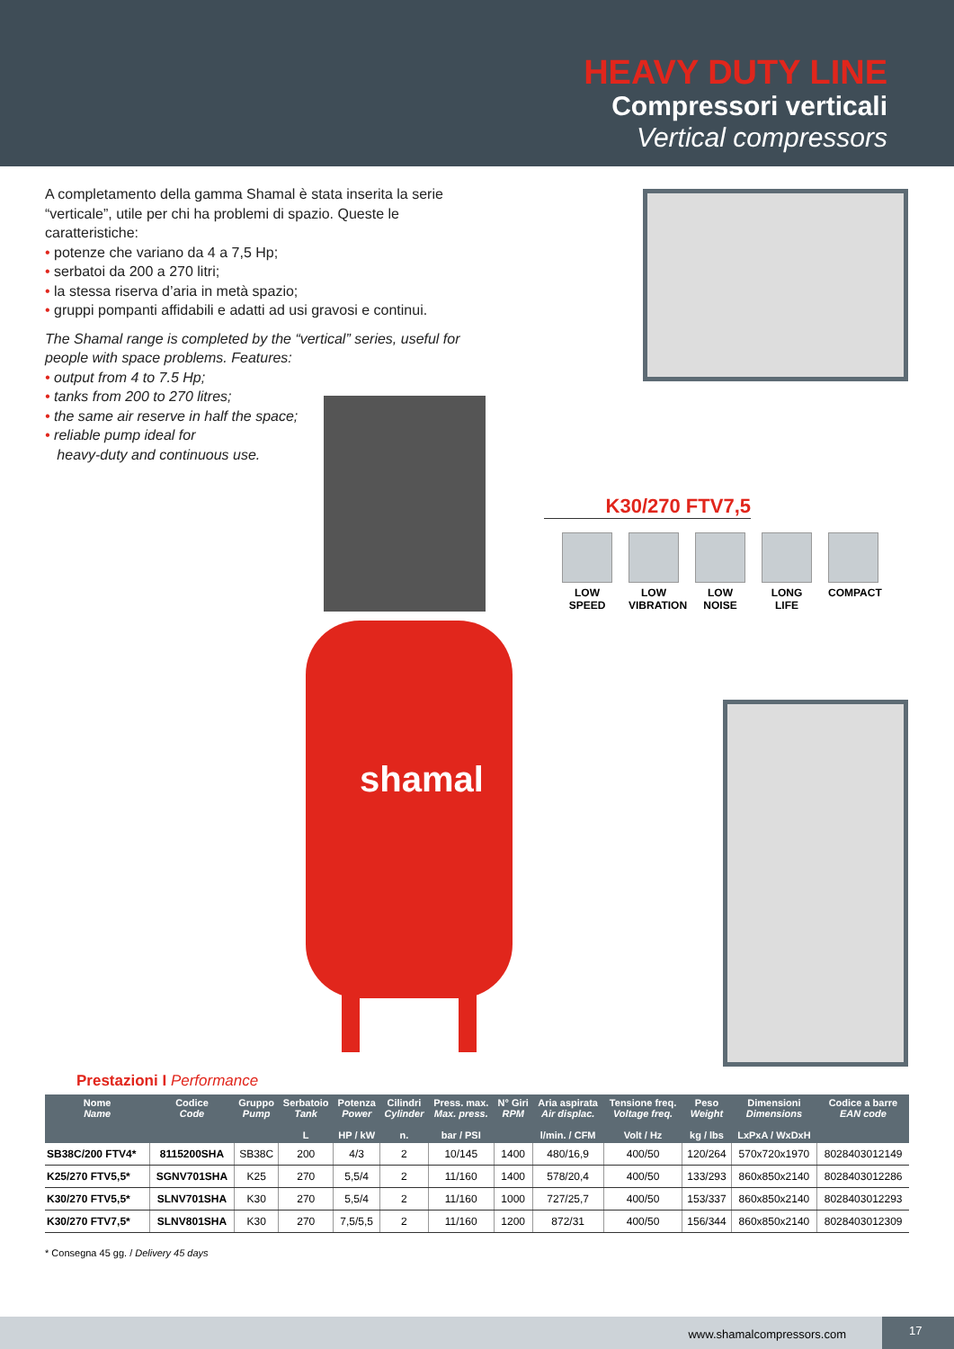HEAVY DUTY LINE
Compressori verticali
Vertical compressors
A completamento della gamma Shamal è stata inserita la serie “verticale”, utile per chi ha problemi di spazio. Queste le caratteristiche:
• potenze che variano da 4 a 7,5 Hp;
• serbatoi da 200 a 270 litri;
• la stessa riserva d’aria in metà spazio;
• gruppi pompanti affidabili e adatti ad usi gravosi e continui.
The Shamal range is completed by the “vertical” series, useful for people with space problems. Features:
• output from 4 to 7.5 Hp;
• tanks from 200 to 270 litres;
• the same air reserve in half the space;
• reliable pump ideal for
heavy-duty and continuous use.
shamal
K30/270 FTV7,5
LOW SPEED
LOW VIBRATION
LOW NOISE
LONG LIFE
COMPACT
Prestazioni I Performance
| Nome Name | Codice Code | Gruppo Pump | Serbatoio Tank L | Potenza Power HP / kW | Cilindri Cylinder n. | Press. max. Max. press. bar / PSI | N° Giri RPM | Aria aspirata Air displac. l/min. / CFM | Tensione freq. Voltage freq. Volt / Hz | Peso Weight kg / lbs | Dimensioni Dimensions LxPxA / WxDxH | Codice a barre EAN code |
| --- | --- | --- | --- | --- | --- | --- | --- | --- | --- | --- | --- | --- |
| SB38C/200 FTV4* | 8115200SHA | SB38C | 200 | 4/3 | 2 | 10/145 | 1400 | 480/16,9 | 400/50 | 120/264 | 570x720x1970 | 8028403012149 |
| K25/270 FTV5,5* | SGNV701SHA | K25 | 270 | 5,5/4 | 2 | 11/160 | 1400 | 578/20,4 | 400/50 | 133/293 | 860x850x2140 | 8028403012286 |
| K30/270 FTV5,5* | SLNV701SHA | K30 | 270 | 5,5/4 | 2 | 11/160 | 1000 | 727/25,7 | 400/50 | 153/337 | 860x850x2140 | 8028403012293 |
| K30/270 FTV7,5* | SLNV801SHA | K30 | 270 | 7,5/5,5 | 2 | 11/160 | 1200 | 872/31 | 400/50 | 156/344 | 860x850x2140 | 8028403012309 |
* Consegna 45 gg. / Delivery 45 days
www.shamalcompressors.com 17